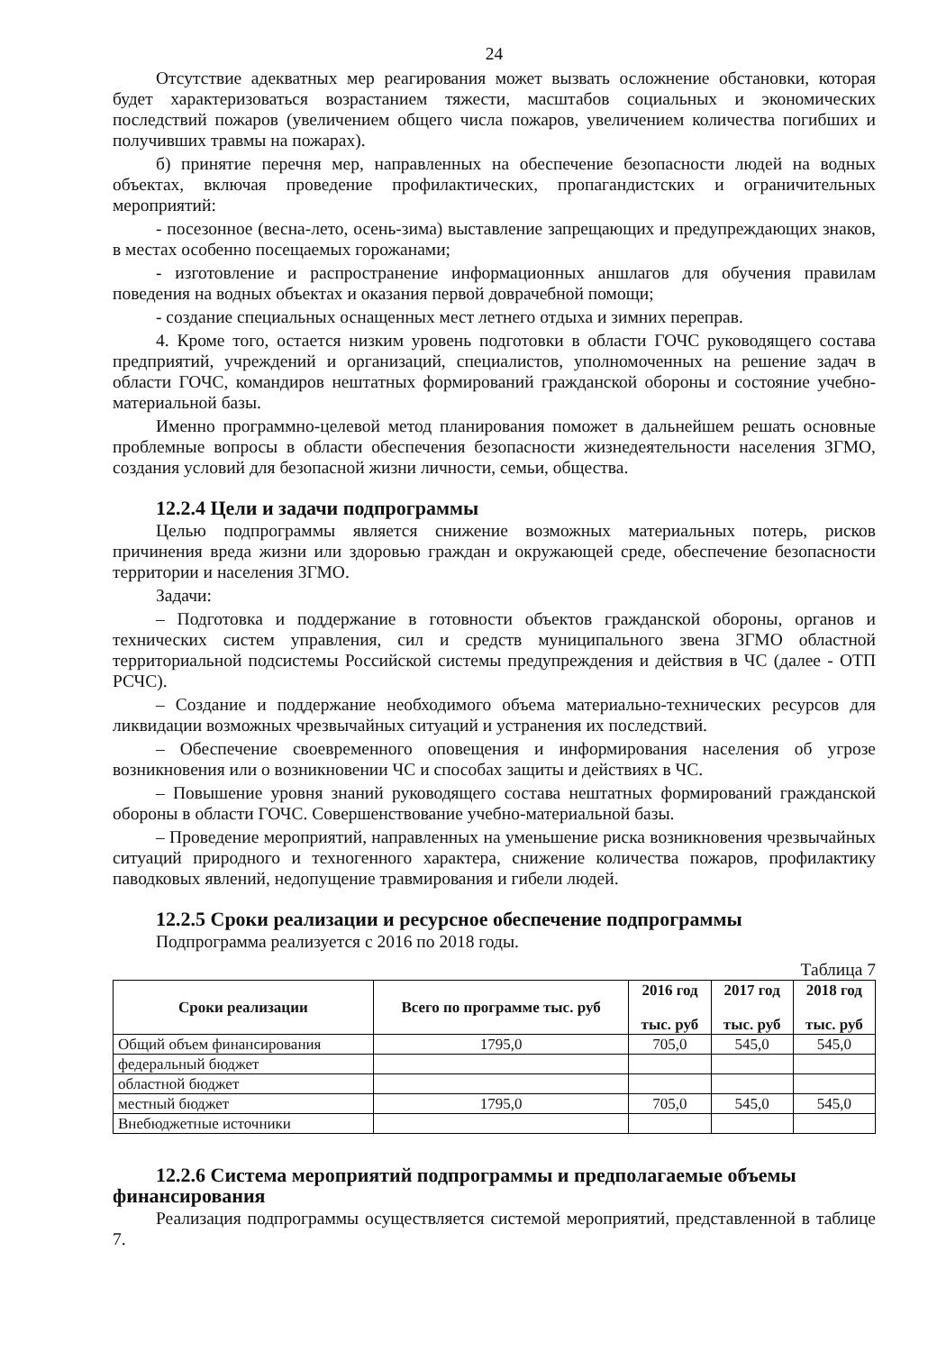24
Отсутствие адекватных мер реагирования может вызвать осложнение обстановки, которая будет характеризоваться возрастанием тяжести, масштабов социальных и экономических последствий пожаров (увеличением общего числа пожаров, увеличением количества погибших и получивших травмы на пожарах).
б) принятие перечня мер, направленных на обеспечение безопасности людей на водных объектах, включая проведение профилактических, пропагандистских и ограничительных мероприятий:
- посезонное (весна-лето, осень-зима) выставление запрещающих и предупреждающих знаков, в местах особенно посещаемых горожанами;
- изготовление и распространение информационных аншлагов для обучения правилам поведения на водных объектах и оказания первой доврачебной помощи;
- создание специальных оснащенных мест летнего отдыха и зимних переправ.
4. Кроме того, остается низким уровень подготовки в области ГОЧС руководящего состава предприятий, учреждений и организаций, специалистов, уполномоченных на решение задач в области ГОЧС, командиров нештатных формирований гражданской обороны и состояние учебно-материальной базы.
Именно программно-целевой метод планирования поможет в дальнейшем решать основные проблемные вопросы в области обеспечения безопасности жизнедеятельности населения ЗГМО, создания условий для безопасной жизни личности, семьи, общества.
12.2.4 Цели и задачи подпрограммы
Целью подпрограммы является снижение возможных материальных потерь, рисков причинения вреда жизни или здоровью граждан и окружающей среде, обеспечение безопасности территории и населения ЗГМО.
Задачи:
– Подготовка и поддержание в готовности объектов гражданской обороны, органов и технических систем управления, сил и средств муниципального звена ЗГМО областной территориальной подсистемы Российской системы предупреждения и действия в ЧС (далее - ОТП РСЧС).
– Создание и поддержание необходимого объема материально-технических ресурсов для ликвидации возможных чрезвычайных ситуаций и устранения их последствий.
– Обеспечение своевременного оповещения и информирования населения об угрозе возникновения или о возникновении ЧС и способах защиты и действиях в ЧС.
– Повышение уровня знаний руководящего состава нештатных формирований гражданской обороны в области ГОЧС. Совершенствование учебно-материальной базы.
– Проведение мероприятий, направленных на уменьшение риска возникновения чрезвычайных ситуаций природного и техногенного характера, снижение количества пожаров, профилактику паводковых явлений, недопущение травмирования и гибели людей.
12.2.5 Сроки реализации и ресурсное обеспечение подпрограммы
Подпрограмма реализуется с 2016 по 2018 годы.
Таблица 7
| Сроки реализации | Всего по программе тыс. руб | 2016 год тыс. руб | 2017 год тыс. руб | 2018 год тыс. руб |
| --- | --- | --- | --- | --- |
| Общий объем финансирования | 1795,0 | 705,0 | 545,0 | 545,0 |
| федеральный бюджет | | | | |
| областной бюджет | | | | |
| местный бюджет | 1795,0 | 705,0 | 545,0 | 545,0 |
| Внебюджетные источники | | | | |
12.2.6 Система мероприятий подпрограммы и предполагаемые объемы финансирования
Реализация подпрограммы осуществляется системой мероприятий, представленной в таблице 7.